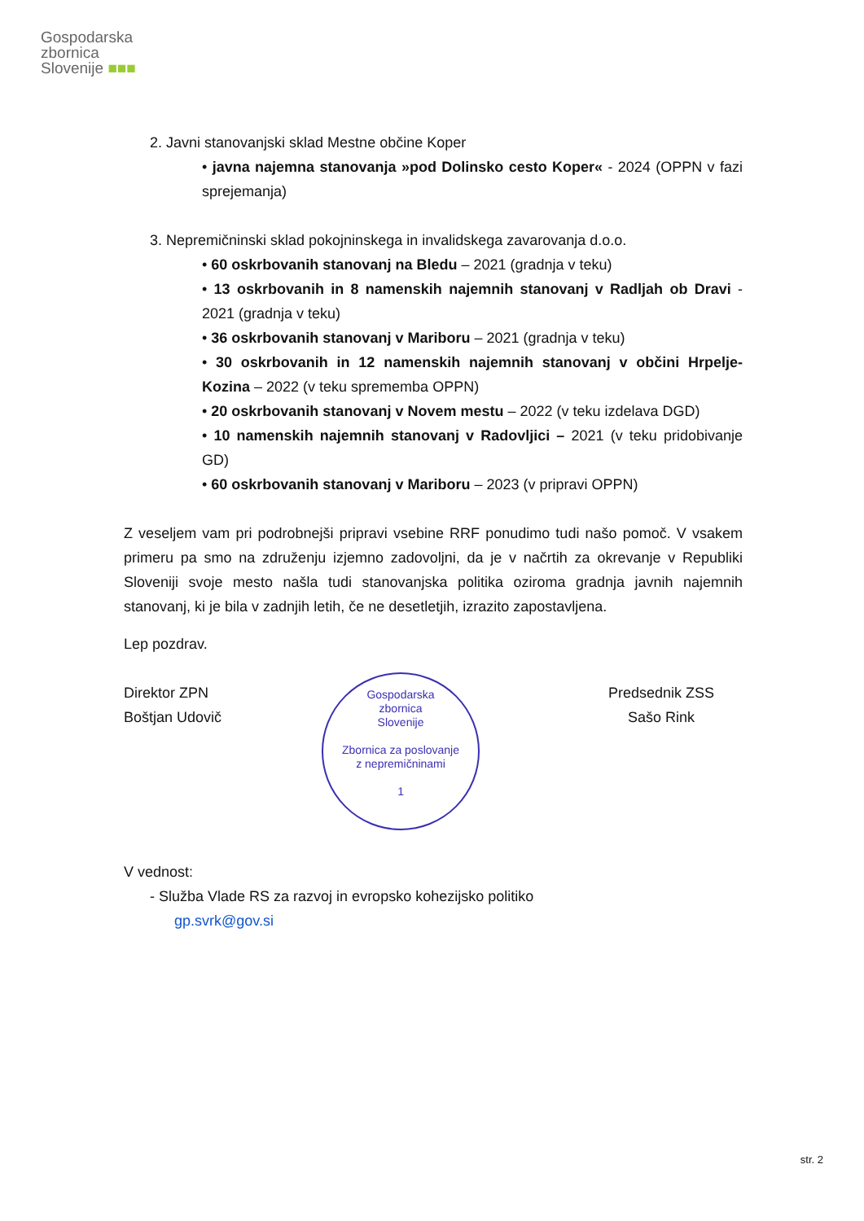Gospodarska
zbornica
Slovenije ■■■
2. Javni stanovanjski sklad Mestne občine Koper
• javna najemna stanovanja »pod Dolinsko cesto Koper« - 2024 (OPPN v fazi sprejemanja)
3. Nepremičninski sklad pokojninskega in invalidskega zavarovanja d.o.o.
• 60 oskrbovanih stanovanj na Bledu – 2021 (gradnja v teku)
• 13 oskrbovanih in 8 namenskih najemnih stanovanj v Radljah ob Dravi - 2021 (gradnja v teku)
• 36 oskrbovanih stanovanj v Mariboru – 2021 (gradnja v teku)
• 30 oskrbovanih in 12 namenskih najemnih stanovanj v občini Hrpelje-Kozina – 2022 (v teku sprememba OPPN)
• 20 oskrbovanih stanovanj v Novem mestu – 2022 (v teku izdelava DGD)
• 10 namenskih najemnih stanovanj v Radovljici – 2021 (v teku pridobivanje GD)
• 60 oskrbovanih stanovanj v Mariboru – 2023 (v pripravi OPPN)
Z veseljem vam pri podrobnejši pripravi vsebine RRF ponudimo tudi našo pomoč. V vsakem primeru pa smo na združenju izjemno zadovoljni, da je v načrtih za okrevanje v Republiki Sloveniji svoje mesto našla tudi stanovanjska politika oziroma gradnja javnih najemnih stanovanj, ki je bila v zadnjih letih, če ne desetletjih, izrazito zapostavljena.
Lep pozdrav.
Direktor ZPN
Boštjan Udovič
Gospodarska
zbornica
Slovenije
Zbornica za poslovanje
z nepremičninami
1
Predsednik ZSS
Sašo Rink
V vednost:
- Služba Vlade RS za razvoj in evropsko kohezijsko politiko
gp.svrk@gov.si
str. 2